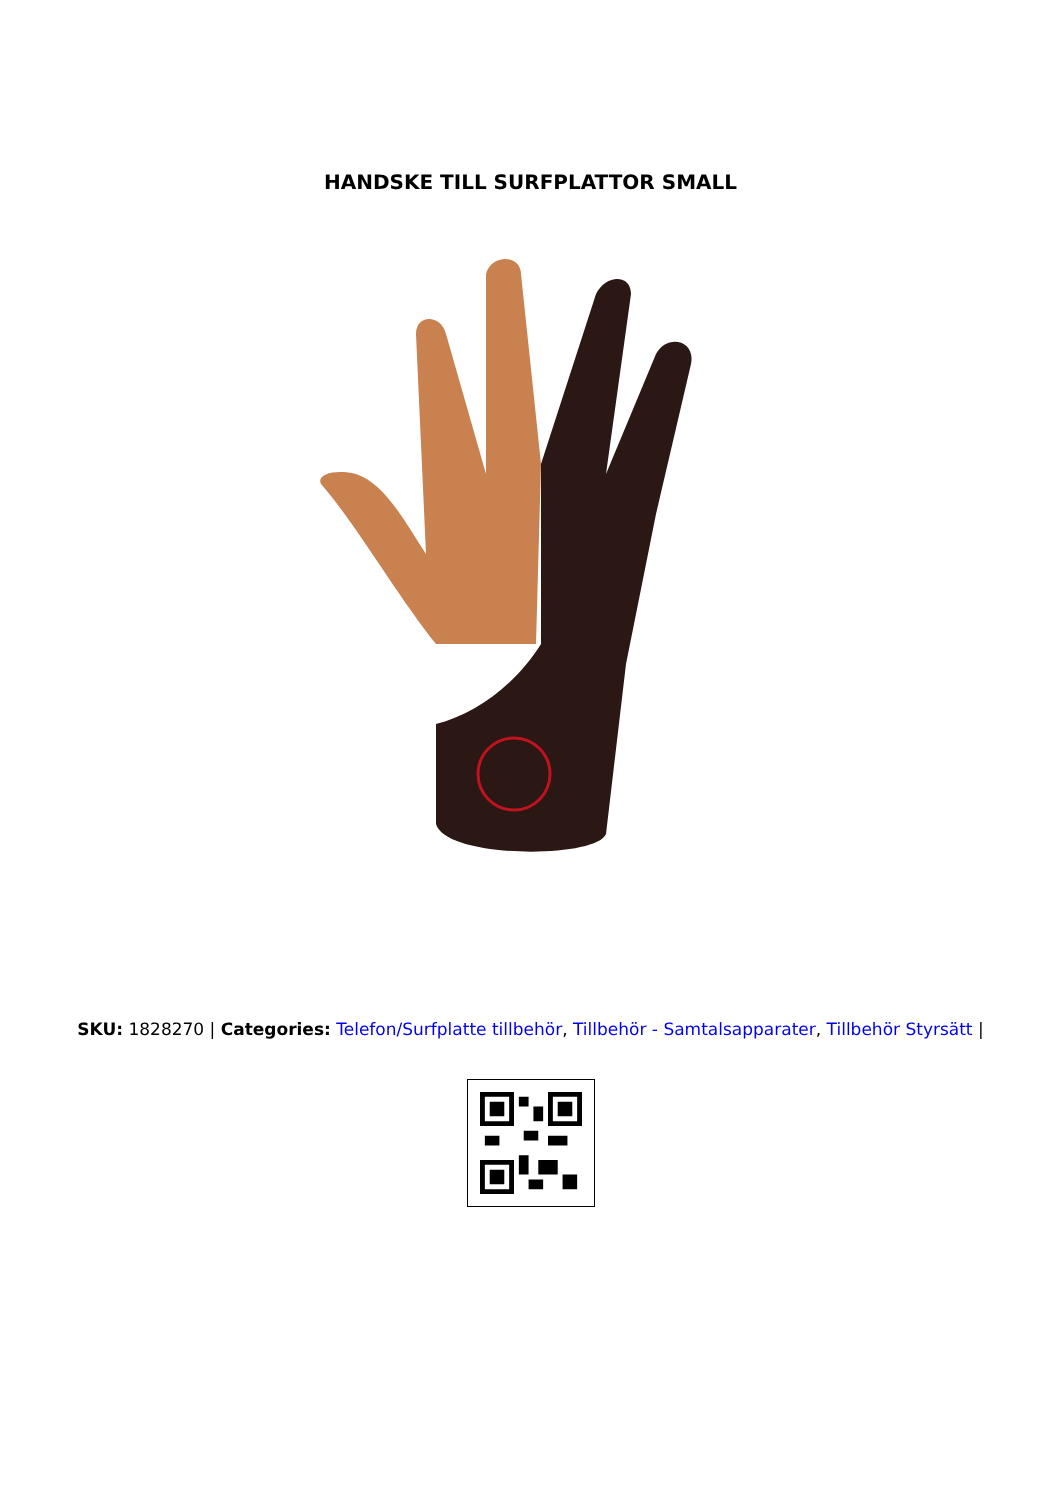HANDSKE TILL SURFPLATTOR SMALL
SKU: 1828270 | Categories: Telefon/Surfplatte tillbehör, Tillbehör - Samtalsapparater, Tillbehör Styrsätt |